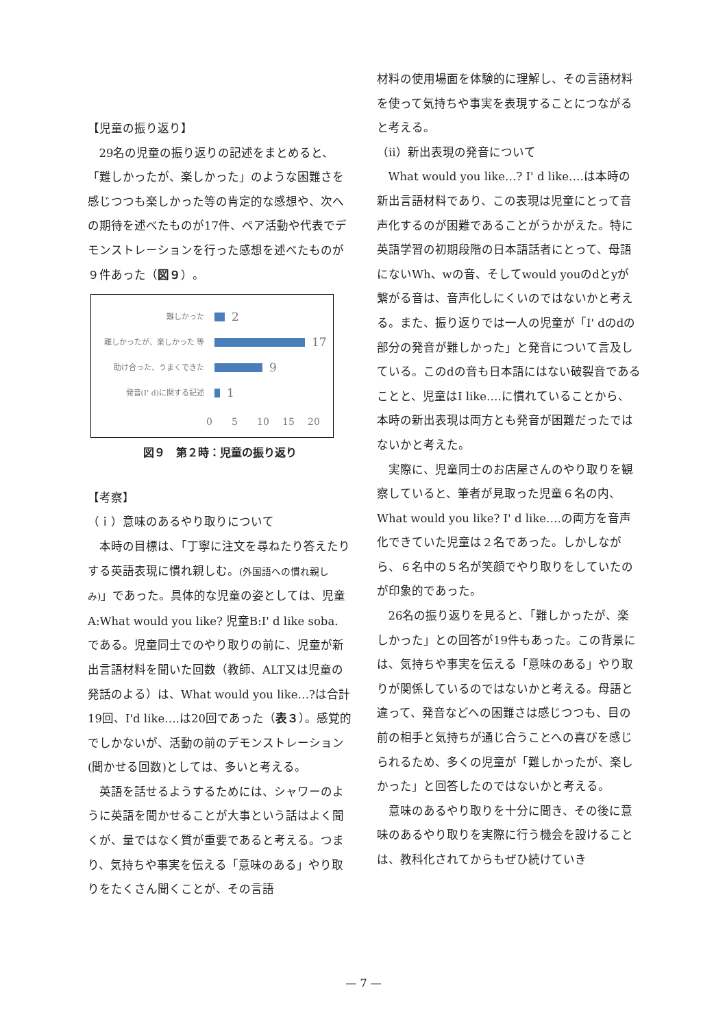【児童の振り返り】
29名の児童の振り返りの記述をまとめると、「難しかったが、楽しかった」のような困難さを感じつつも楽しかった等の肯定的な感想や、次への期待を述べたものが17件、ペア活動や代表でデモンストレーションを行った感想を述べたものが９件あった（図９）。
難しかった 2
難しかったが、楽しかった 等 17
助け合った、うまくできた 9
発音(I' d)に関する記述 1
0 5 10 15 20
図９　第２時：児童の振り返り
【考察】
（ｉ）意味のあるやり取りについて
本時の目標は、「丁寧に注文を尋ねたり答えたりする英語表現に慣れ親しむ。(外国語への慣れ親しみ)」であった。具体的な児童の姿としては、児童A:What would you like? 児童B:I' d like soba. である。児童同士でのやり取りの前に、児童が新出言語材料を聞いた回数（教師、ALT又は児童の発話のよる）は、What would you like…?は合計19回、I'd like….は20回であった（表３）。感覚的でしかないが、活動の前のデモンストレーション(聞かせる回数)としては、多いと考える。
英語を話せるようするためには、シャワーのように英語を聞かせることが大事という話はよく聞くが、量ではなく質が重要であると考える。つまり、気持ちや事実を伝える「意味のある」やり取りをたくさん聞くことが、その言語
材料の使用場面を体験的に理解し、その言語材料を使って気持ちや事実を表現することにつながると考える。
（ⅱ）新出表現の発音について
What would you like…? I' d like….は本時の新出言語材料であり、この表現は児童にとって音声化するのが困難であることがうかがえた。特に英語学習の初期段階の日本語話者にとって、母語にないWh、wの音、そしてwould youのdとyが繋がる音は、音声化しにくいのではないかと考える。また、振り返りでは一人の児童が「I' dのdの部分の発音が難しかった」と発音について言及している。このdの音も日本語にはない破裂音であることと、児童はI like….に慣れていることから、本時の新出表現は両方とも発音が困難だったではないかと考えた。
実際に、児童同士のお店屋さんのやり取りを観察していると、筆者が見取った児童６名の内、What would you like? I' d like….の両方を音声化できていた児童は２名であった。しかしながら、６名中の５名が笑顔でやり取りをしていたのが印象的であった。
26名の振り返りを見ると、「難しかったが、楽しかった」との回答が19件もあった。この背景には、気持ちや事実を伝える「意味のある」やり取りが関係しているのではないかと考える。母語と違って、発音などへの困難さは感じつつも、目の前の相手と気持ちが通じ合うことへの喜びを感じられるため、多くの児童が「難しかったが、楽しかった」と回答したのではないかと考える。
意味のあるやり取りを十分に聞き、その後に意味のあるやり取りを実際に行う機会を設けることは、教科化されてからもぜひ続けていき
— 7 —